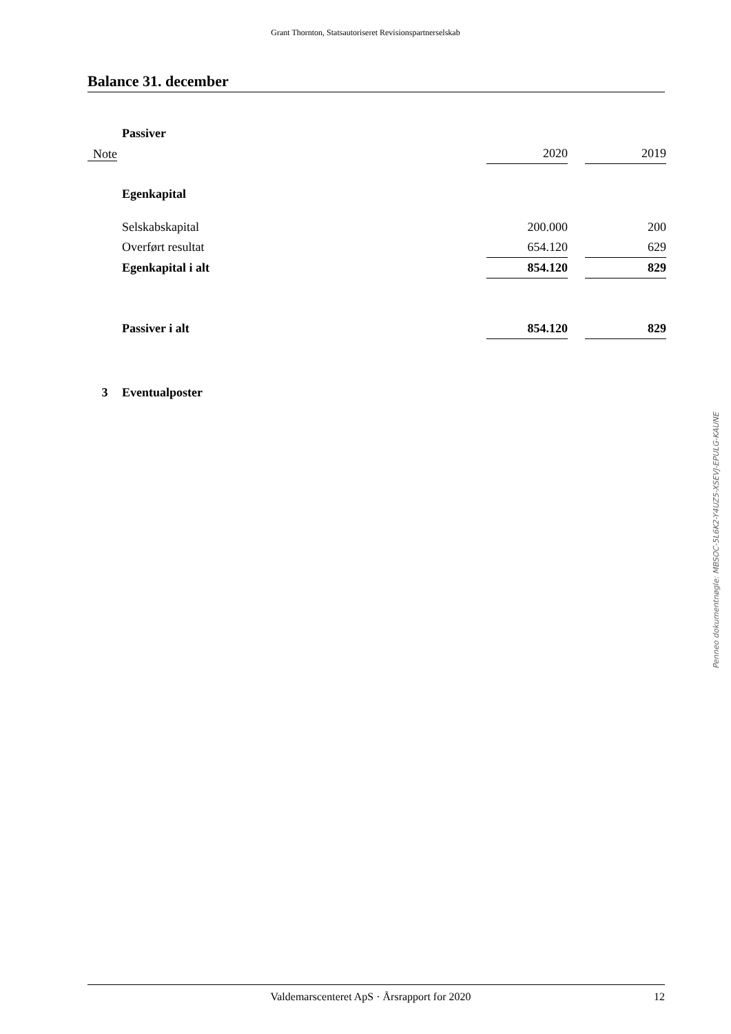Grant Thornton, Statsautoriseret Revisionspartnerselskab
Balance 31. december
| | Passiver | | | |
| Note | | 2020 | | 2019 |
| | Egenkapital | | | |
| | Selskabskapital | 200.000 | | 200 |
| | Overført resultat | 654.120 | | 629 |
| | Egenkapital i alt | 854.120 | | 829 |
| | Passiver i alt | 854.120 | | 829 |
| 3 | Eventualposter | | | |
Penneo dokumentnøgle: MBSOC-5L6K2-Y4UZ5-XSEVJ-EPULG-KAUNE
Valdemarscenteret ApS · Årsrapport for 2020 12